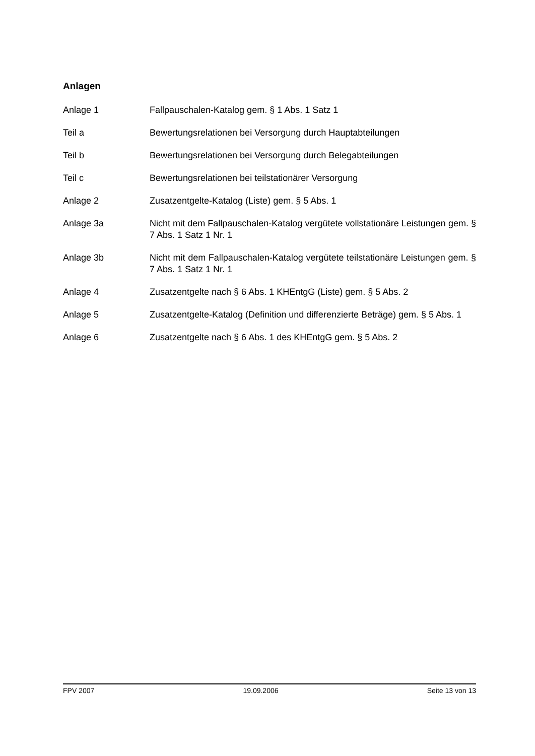Anlagen
Anlage 1 Fallpauschalen-Katalog gem. § 1 Abs. 1 Satz 1
Teil a Bewertungsrelationen bei Versorgung durch Hauptabteilungen
Teil b Bewertungsrelationen bei Versorgung durch Belegabteilungen
Teil c Bewertungsrelationen bei teilstationärer Versorgung
Anlage 2 Zusatzentgelte-Katalog (Liste) gem. § 5 Abs. 1
Anlage 3a Nicht mit dem Fallpauschalen-Katalog vergütete vollstationäre Leistungen gem. § 7 Abs. 1 Satz 1 Nr. 1
Anlage 3b Nicht mit dem Fallpauschalen-Katalog vergütete teilstationäre Leistungen gem. § 7 Abs. 1 Satz 1 Nr. 1
Anlage 4 Zusatzentgelte nach § 6 Abs. 1 KHEntgG (Liste) gem. § 5 Abs. 2
Anlage 5 Zusatzentgelte-Katalog (Definition und differenzierte Beträge) gem. § 5 Abs. 1
Anlage 6 Zusatzentgelte nach § 6 Abs. 1 des KHEntgG gem. § 5 Abs. 2
FPV 2007 19.09.2006 Seite 13 von 13